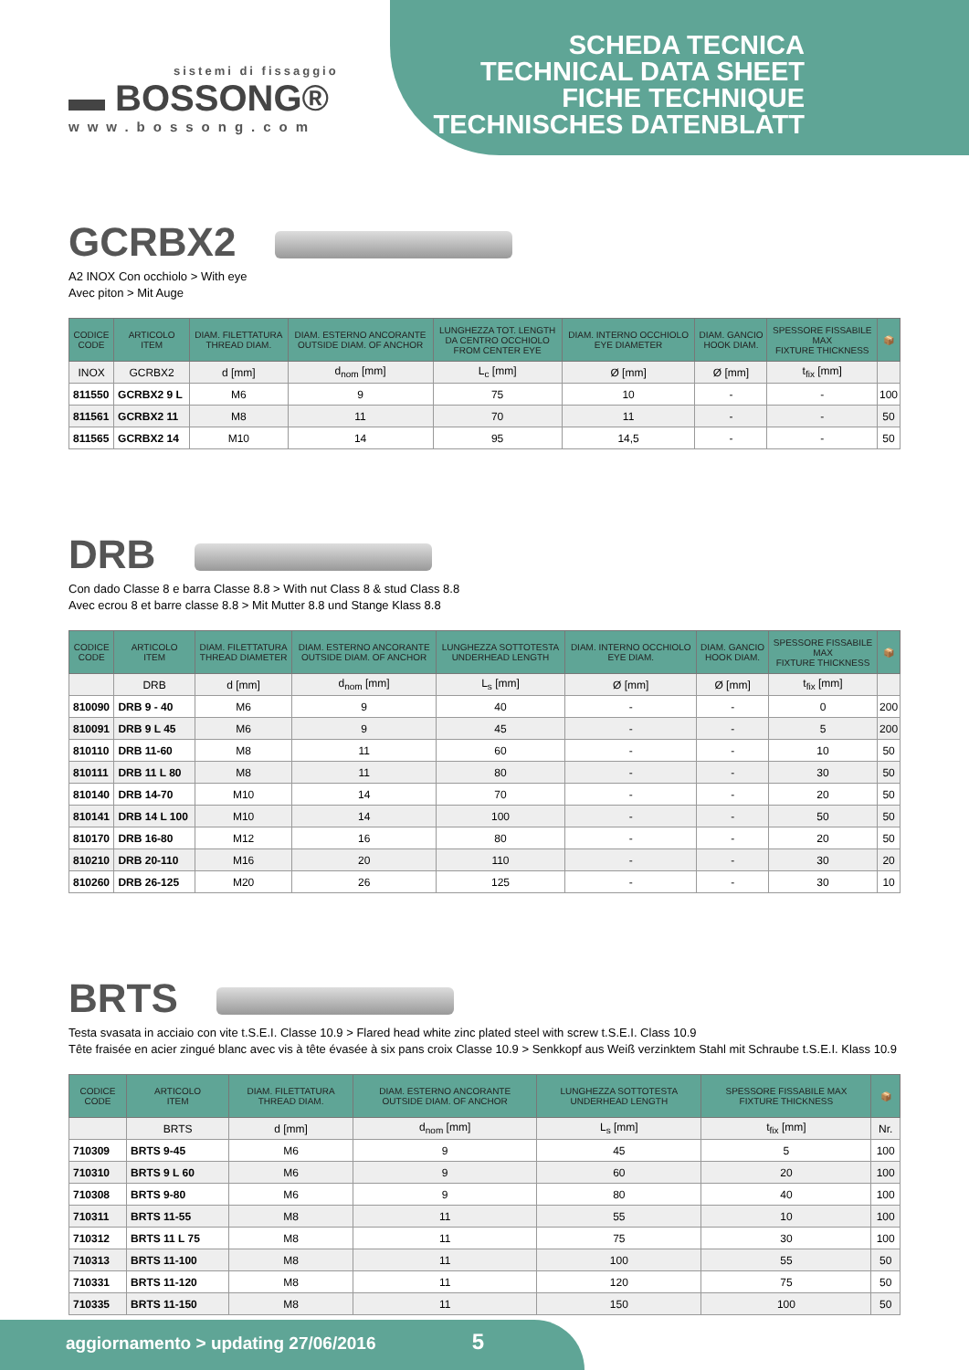sistemi di fissaggio
▬ BOSSONG®
www.bossong.com
SCHEDA TECNICA
TECHNICAL DATA SHEET
FICHE TECHNIQUE
TECHNISCHES DATENBLATT
GCRBX2
A2 INOX Con occhiolo > With eye
Avec piton > Mit Auge
| CODICE CODE | ARTICOLO ITEM | DIAM. FILETTATURA THREAD DIAM. | DIAM. ESTERNO ANCORANTE OUTSIDE DIAM. OF ANCHOR | LUNGHEZZA TOT. LENGTH DA CENTRO OCCHIOLO FROM CENTER EYE | DIAM. INTERNO OCCHIOLO EYE DIAMETER | DIAM. GANCIO HOOK DIAM. | SPESSORE FISSABILE MAX FIXTURE THICKNESS | 📦 |
| --- | --- | --- | --- | --- | --- | --- | --- | --- |
| INOX | GCRBX2 | d [mm] | d<sub>nom</sub> [mm] | L<sub>c</sub> [mm] | Ø [mm] | Ø [mm] | t<sub>fix</sub> [mm] | |
| 811550 | GCRBX2 9 L | M6 | 9 | 75 | 10 | - | - | 100 |
| 811561 | GCRBX2 11 | M8 | 11 | 70 | 11 | - | - | 50 |
| 811565 | GCRBX2 14 | M10 | 14 | 95 | 14,5 | - | - | 50 |
DRB
Con dado Classe 8 e barra Classe 8.8 > With nut Class 8 & stud Class 8.8
Avec ecrou 8 et barre classe 8.8 > Mit Mutter 8.8 und Stange Klass 8.8
| CODICE CODE | ARTICOLO ITEM | DIAM. FILETTATURA THREAD DIAMETER | DIAM. ESTERNO ANCORANTE OUTSIDE DIAM. OF ANCHOR | LUNGHEZZA SOTTOTESTA UNDERHEAD LENGTH | DIAM. INTERNO OCCHIOLO EYE DIAM. | DIAM. GANCIO HOOK DIAM. | SPESSORE FISSABILE MAX FIXTURE THICKNESS | 📦 |
| --- | --- | --- | --- | --- | --- | --- | --- | --- |
| | DRB | d [mm] | d<sub>nom</sub> [mm] | L<sub>s</sub> [mm] | Ø [mm] | Ø [mm] | t<sub>fix</sub> [mm] | |
| 810090 | DRB 9 - 40 | M6 | 9 | 40 | - | - | 0 | 200 |
| 810091 | DRB 9 L 45 | M6 | 9 | 45 | - | - | 5 | 200 |
| 810110 | DRB 11-60 | M8 | 11 | 60 | - | - | 10 | 50 |
| 810111 | DRB 11 L 80 | M8 | 11 | 80 | - | - | 30 | 50 |
| 810140 | DRB 14-70 | M10 | 14 | 70 | - | - | 20 | 50 |
| 810141 | DRB 14 L 100 | M10 | 14 | 100 | - | - | 50 | 50 |
| 810170 | DRB 16-80 | M12 | 16 | 80 | - | - | 20 | 50 |
| 810210 | DRB 20-110 | M16 | 20 | 110 | - | - | 30 | 20 |
| 810260 | DRB 26-125 | M20 | 26 | 125 | - | - | 30 | 10 |
BRTS
Testa svasata in acciaio con vite t.S.E.I. Classe 10.9 > Flared head white zinc plated steel with screw t.S.E.I. Class 10.9
Tête fraisée en acier zingué blanc avec vis à tête évasée à six pans croix Classe 10.9 > Senkkopf aus Weiß verzinktem Stahl mit Schraube t.S.E.I. Klass 10.9
| CODICE CODE | ARTICOLO ITEM | DIAM. FILETTATURA THREAD DIAM. | DIAM. ESTERNO ANCORANTE OUTSIDE DIAM. OF ANCHOR | LUNGHEZZA SOTTOTESTA UNDERHEAD LENGTH | SPESSORE FISSABILE MAX FIXTURE THICKNESS | 📦 |
| --- | --- | --- | --- | --- | --- | --- |
| | BRTS | d [mm] | d<sub>nom</sub> [mm] | L<sub>s</sub> [mm] | t<sub>fix</sub> [mm] | Nr. |
| 710309 | BRTS 9-45 | M6 | 9 | 45 | 5 | 100 |
| 710310 | BRTS 9 L 60 | M6 | 9 | 60 | 20 | 100 |
| 710308 | BRTS 9-80 | M6 | 9 | 80 | 40 | 100 |
| 710311 | BRTS 11-55 | M8 | 11 | 55 | 10 | 100 |
| 710312 | BRTS 11 L 75 | M8 | 11 | 75 | 30 | 100 |
| 710313 | BRTS 11-100 | M8 | 11 | 100 | 55 | 50 |
| 710331 | BRTS 11-120 | M8 | 11 | 120 | 75 | 50 |
| 710335 | BRTS 11-150 | M8 | 11 | 150 | 100 | 50 |
aggiornamento > updating 27/06/2016 5